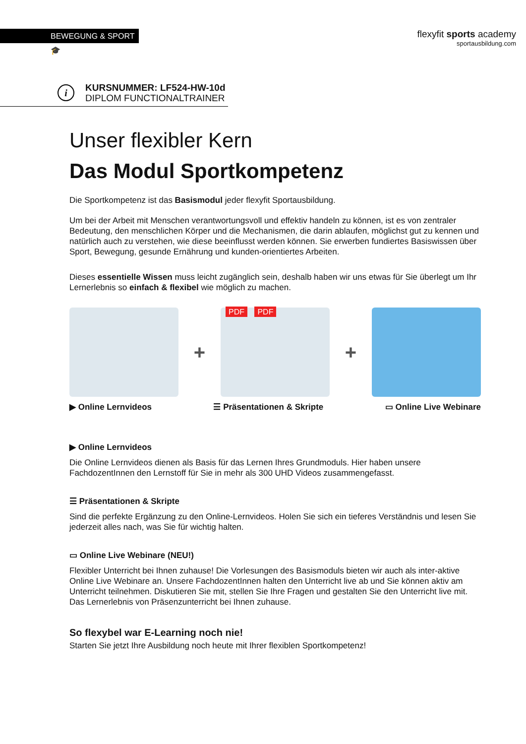BEWEGUNG & SPORT 🎓
flexyfit sports academy
sportausbildung.com
i
KURSNUMMER: LF524-HW-10d
DIPLOM FUNCTIONALTRAINER
Unser flexibler Kern
Das Modul Sportkompetenz
Die Sportkompetenz ist das Basismodul jeder flexyfit Sportausbildung.
Um bei der Arbeit mit Menschen verantwortungsvoll und effektiv handeln zu können, ist es von zentraler Bedeutung, den menschlichen Körper und die Mechanismen, die darin ablaufen, möglichst gut zu kennen und natürlich auch zu verstehen, wie diese beeinflusst werden können. Sie erwerben fundiertes Basiswissen über Sport, Bewegung, gesunde Ernährung und kunden-orientiertes Arbeiten.
Dieses essentielle Wissen muss leicht zugänglich sein, deshalb haben wir uns etwas für Sie überlegt um Ihr Lernerlebnis so einfach & flexibel wie möglich zu machen.
+
PDF PDF
+
▶ Online Lernvideos ☰ Präsentationen & Skripte ▭ Online Live Webinare
▶ Online Lernvideos
Die Online Lernvideos dienen als Basis für das Lernen Ihres Grundmoduls. Hier haben unsere FachdozentInnen den Lernstoff für Sie in mehr als 300 UHD Videos zusammengefasst.
☰ Präsentationen & Skripte
Sind die perfekte Ergänzung zu den Online-Lernvideos. Holen Sie sich ein tieferes Verständnis und lesen Sie jederzeit alles nach, was Sie für wichtig halten.
▭ Online Live Webinare (NEU!)
Flexibler Unterricht bei Ihnen zuhause! Die Vorlesungen des Basismoduls bieten wir auch als inter-aktive Online Live Webinare an. Unsere FachdozentInnen halten den Unterricht live ab und Sie können aktiv am Unterricht teilnehmen. Diskutieren Sie mit, stellen Sie Ihre Fragen und gestalten Sie den Unterricht live mit. Das Lernerlebnis von Präsenzunterricht bei Ihnen zuhause.
So flexybel war E-Learning noch nie!
Starten Sie jetzt Ihre Ausbildung noch heute mit Ihrer flexiblen Sportkompetenz!